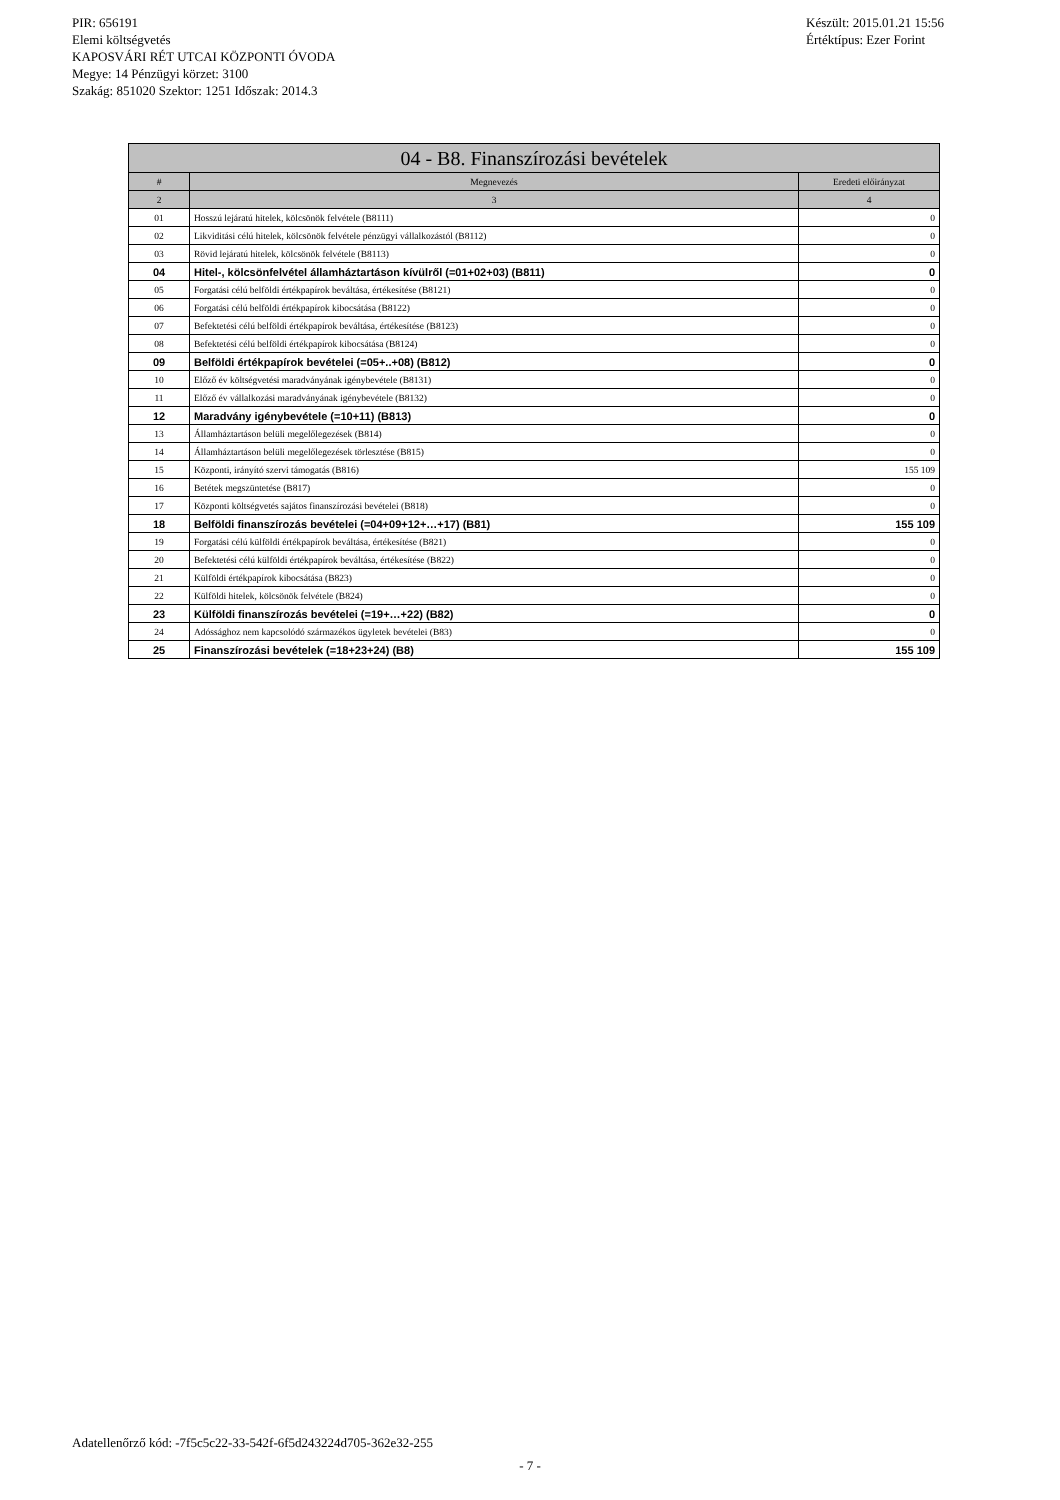PIR: 656191
Elemi költségvetés
KAPOSVÁRI RÉT UTCAI KÖZPONTI ÓVODA
Megye: 14 Pénzügyi körzet: 3100
Szakág: 851020 Szektor: 1251 Időszak: 2014.3
Készült: 2015.01.21 15:56
Értéktípus: Ezer Forint
| 04 - B8. Finanszírozási bevételek | | |
| --- | --- | --- |
| # | Megnevezés | Eredeti előirányzat |
| 2 | 3 | 4 |
| 01 | Hosszú lejáratú hitelek, kölcsönök felvétele (B8111) | 0 |
| 02 | Likviditási célú hitelek, kölcsönök felvétele pénzügyi vállalkozástól (B8112) | 0 |
| 03 | Rövid lejáratú hitelek, kölcsönök felvétele (B8113) | 0 |
| 04 | Hitel-, kölcsönfelvétel államháztartáson kívülről (=01+02+03) (B811) | 0 |
| 05 | Forgatási célú belföldi értékpapírok beváltása, értékesítése (B8121) | 0 |
| 06 | Forgatási célú belföldi értékpapírok kibocsátása (B8122) | 0 |
| 07 | Befektetési célú belföldi értékpapírok beváltása, értékesítése (B8123) | 0 |
| 08 | Befektetési célú belföldi értékpapírok kibocsátása (B8124) | 0 |
| 09 | Belföldi értékpapírok bevételei (=05+..+08) (B812) | 0 |
| 10 | Előző év költségvetési maradványának igénybevétele (B8131) | 0 |
| 11 | Előző év vállalkozási maradványának igénybevétele (B8132) | 0 |
| 12 | Maradvány igénybevétele (=10+11) (B813) | 0 |
| 13 | Államháztartáson belüli megelőlegezések (B814) | 0 |
| 14 | Államháztartáson belüli megelőlegezések törlesztése (B815) | 0 |
| 15 | Központi, irányító szervi támogatás (B816) | 155 109 |
| 16 | Betétek megszüntetése (B817) | 0 |
| 17 | Központi költségvetés sajátos finanszírozási bevételei (B818) | 0 |
| 18 | Belföldi finanszírozás bevételei (=04+09+12+…+17) (B81) | 155 109 |
| 19 | Forgatási célú külföldi értékpapírok beváltása, értékesítése (B821) | 0 |
| 20 | Befektetési célú külföldi értékpapírok beváltása, értékesítése (B822) | 0 |
| 21 | Külföldi értékpapírok kibocsátása (B823) | 0 |
| 22 | Külföldi hitelek, kölcsönök felvétele (B824) | 0 |
| 23 | Külföldi finanszírozás bevételei (=19+…+22) (B82) | 0 |
| 24 | Adóssághoz nem kapcsolódó származékos ügyletek bevételei (B83) | 0 |
| 25 | Finanszírozási bevételek (=18+23+24) (B8) | 155 109 |
Adatellenőrző kód: -7f5c5c22-33-542f-6f5d243224d705-362e32-255
- 7 -